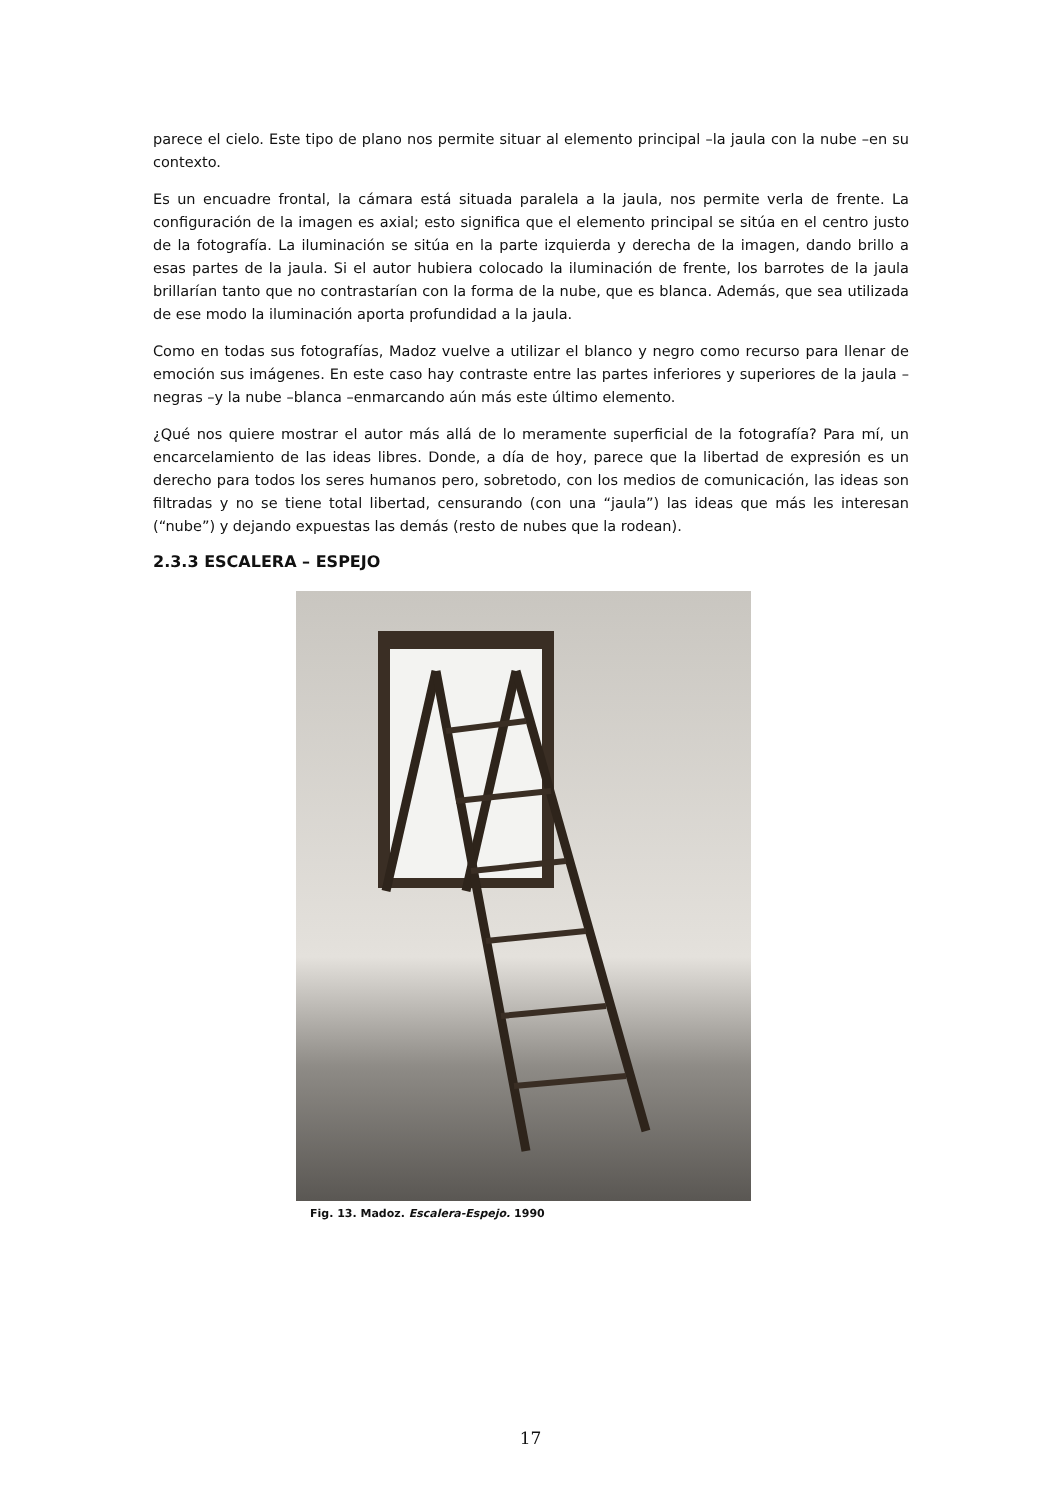parece el cielo. Este tipo de plano nos permite situar al elemento principal –la jaula con la nube –en su contexto.
Es un encuadre frontal, la cámara está situada paralela a la jaula, nos permite verla de frente. La configuración de la imagen es axial; esto significa que el elemento principal se sitúa en el centro justo de la fotografía. La iluminación se sitúa en la parte izquierda y derecha de la imagen, dando brillo a esas partes de la jaula. Si el autor hubiera colocado la iluminación de frente, los barrotes de la jaula brillarían tanto que no contrastarían con la forma de la nube, que es blanca. Además, que sea utilizada de ese modo la iluminación aporta profundidad a la jaula.
Como en todas sus fotografías, Madoz vuelve a utilizar el blanco y negro como recurso para llenar de emoción sus imágenes. En este caso hay contraste entre las partes inferiores y superiores de la jaula –negras –y la nube –blanca –enmarcando aún más este último elemento.
¿Qué nos quiere mostrar el autor más allá de lo meramente superficial de la fotografía? Para mí, un encarcelamiento de las ideas libres. Donde, a día de hoy, parece que la libertad de expresión es un derecho para todos los seres humanos pero, sobretodo, con los medios de comunicación, las ideas son filtradas y no se tiene total libertad, censurando (con una “jaula”) las ideas que más les interesan (“nube”) y dejando expuestas las demás (resto de nubes que la rodean).
2.3.3 ESCALERA – ESPEJO
Fig. 13. Madoz. Escalera-Espejo. 1990
17